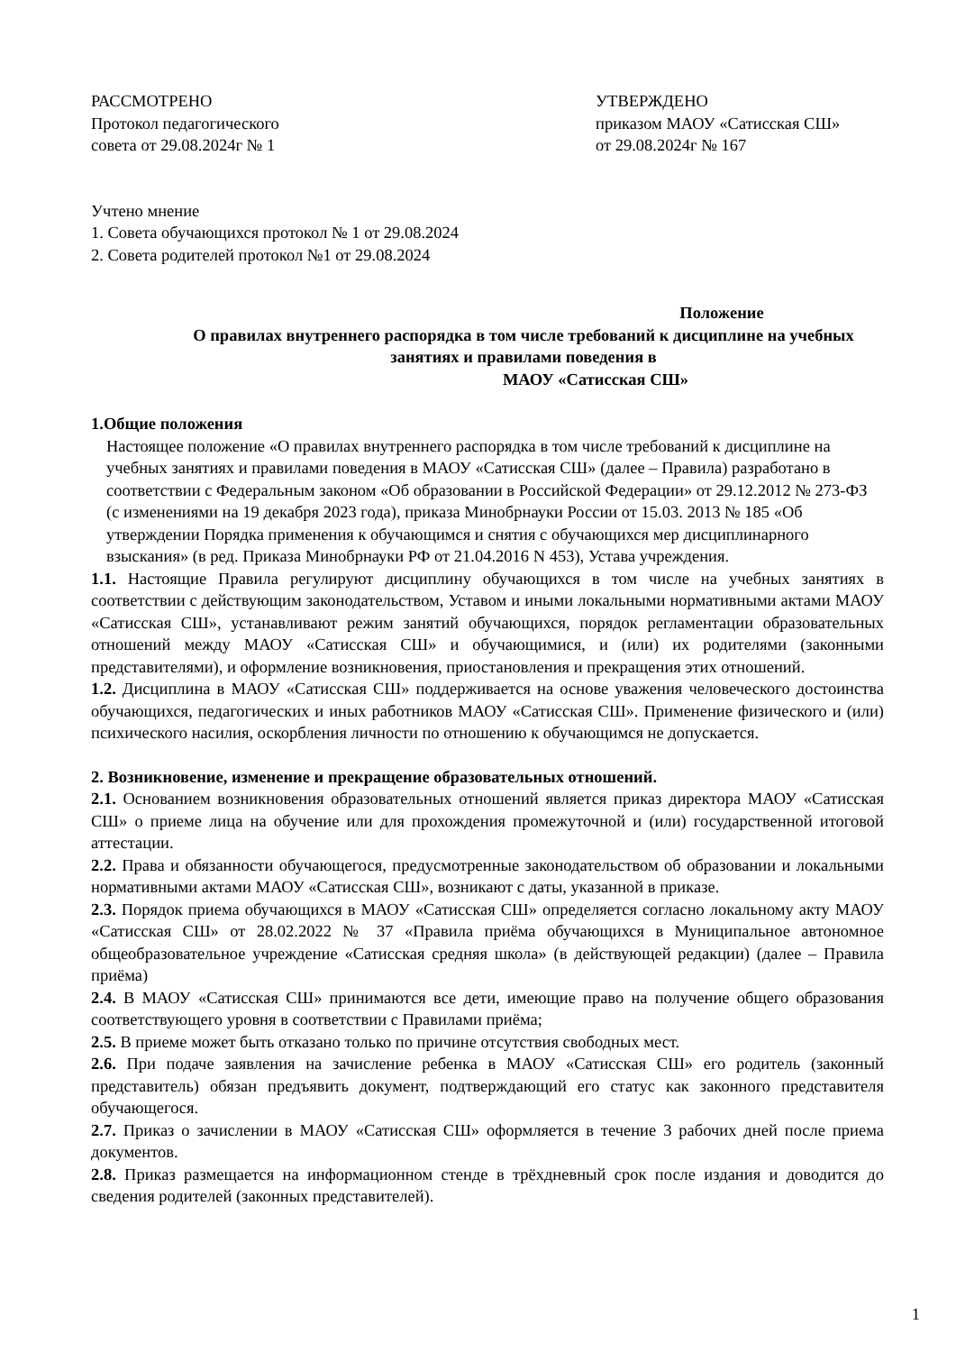РАССМОТРЕНО
Протокол педагогического
совета от 29.08.2024г № 1
УТВЕРЖДЕНО
приказом МАОУ «Сатисская СШ»
от 29.08.2024г № 167
Учтено мнение
1. Совета обучающихся протокол № 1 от 29.08.2024
2. Совета родителей протокол №1 от 29.08.2024
Положение
О правилах внутреннего распорядка в том числе требований к дисциплине на учебных
занятиях и правилами поведения в
МАОУ «Сатисская СШ»
1.Общие положения
Настоящее положение «О правилах внутреннего распорядка в том числе требований к дисциплине на учебных занятиях и правилами поведения в МАОУ «Сатисская СШ» (далее – Правила) разработано в соответствии с Федеральным законом «Об образовании в Российской Федерации» от 29.12.2012 № 273-ФЗ (с изменениями на 19 декабря 2023 года), приказа Минобрнауки России от 15.03. 2013 № 185 «Об утверждении Порядка применения к обучающимся и снятия с обучающихся мер дисциплинарного взыскания» (в ред. Приказа Минобрнауки РФ от 21.04.2016 N 453), Устава учреждения.
1.1. Настоящие Правила регулируют дисциплину обучающихся в том числе на учебных занятиях в соответствии с действующим законодательством, Уставом и иными локальными нормативными актами МАОУ «Сатисская СШ», устанавливают режим занятий обучающихся, порядок регламентации образовательных отношений между МАОУ «Сатисская СШ» и обучающимися, и (или) их родителями (законными представителями), и оформление возникновения, приостановления и прекращения этих отношений.
1.2. Дисциплина в МАОУ «Сатисская СШ» поддерживается на основе уважения человеческого достоинства обучающихся, педагогических и иных работников МАОУ «Сатисская СШ». Применение физического и (или) психического насилия, оскорбления личности по отношению к обучающимся не допускается.
2. Возникновение, изменение и прекращение образовательных отношений.
2.1. Основанием возникновения образовательных отношений является приказ директора МАОУ «Сатисская СШ» о приеме лица на обучение или для прохождения промежуточной и (или) государственной итоговой аттестации.
2.2. Права и обязанности обучающегося, предусмотренные законодательством об образовании и локальными нормативными актами МАОУ «Сатисская СШ», возникают с даты, указанной в приказе.
2.3. Порядок приема обучающихся в МАОУ «Сатисская СШ» определяется согласно локальному акту МАОУ «Сатисская СШ» от 28.02.2022 № 37 «Правила приёма обучающихся в Муниципальное автономное общеобразовательное учреждение «Сатисская средняя школа» (в действующей редакции) (далее – Правила приёма)
2.4. В МАОУ «Сатисская СШ» принимаются все дети, имеющие право на получение общего образования соответствующего уровня в соответствии с Правилами приёма;
2.5. В приеме может быть отказано только по причине отсутствия свободных мест.
2.6. При подаче заявления на зачисление ребенка в МАОУ «Сатисская СШ» его родитель (законный представитель) обязан предъявить документ, подтверждающий его статус как законного представителя обучающегося.
2.7. Приказ о зачислении в МАОУ «Сатисская СШ» оформляется в течение 3 рабочих дней после приема документов.
2.8. Приказ размещается на информационном стенде в трёхдневный срок после издания и доводится до сведения родителей (законных представителей).
1